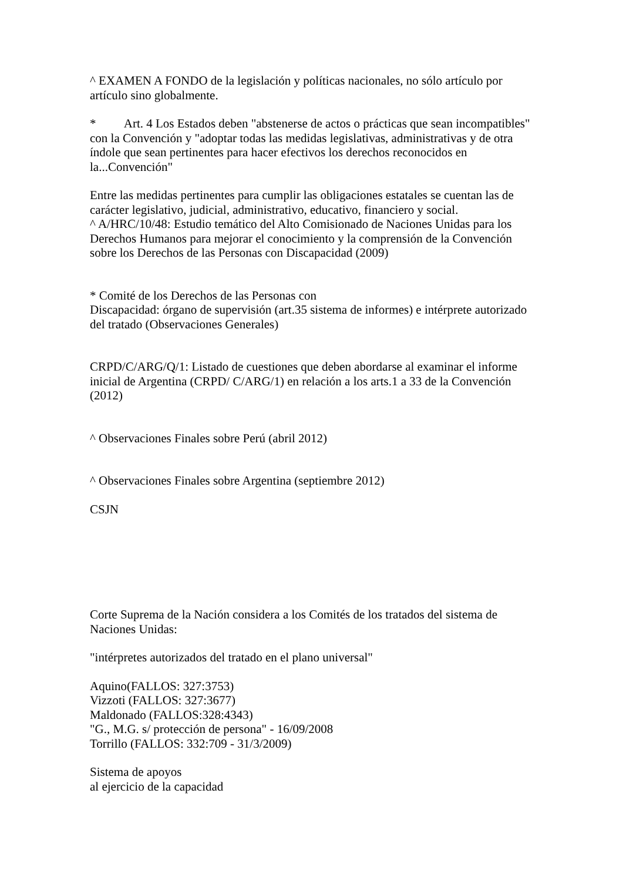^ EXAMEN A FONDO de la legislación y políticas nacionales, no sólo artículo por artículo sino globalmente.
* Art. 4 Los Estados deben "abstenerse de actos o prácticas que sean incompatibles" con la Convención y "adoptar todas las medidas legislativas, administrativas y de otra índole que sean pertinentes para hacer efectivos los derechos reconocidos en la...Convención"
Entre las medidas pertinentes para cumplir las obligaciones estatales se cuentan las de carácter legislativo, judicial, administrativo, educativo, financiero y social.
^ A/HRC/10/48: Estudio temático del Alto Comisionado de Naciones Unidas para los Derechos Humanos para mejorar el conocimiento y la comprensión de la Convención sobre los Derechos de las Personas con Discapacidad (2009)
* Comité de los Derechos de las Personas con
Discapacidad: órgano de supervisión (art.35 sistema de informes) e intérprete autorizado del tratado (Observaciones Generales)
CRPD/C/ARG/Q/1: Listado de cuestiones que deben abordarse al examinar el informe inicial de Argentina (CRPD/ C/ARG/1) en relación a los arts.1 a 33 de la Convención (2012)
^ Observaciones Finales sobre Perú (abril 2012)
^ Observaciones Finales sobre Argentina (septiembre 2012)
CSJN
Corte Suprema de la Nación considera a los Comités de los tratados del sistema de Naciones Unidas:
"intérpretes autorizados del tratado en el plano universal"
Aquino(FALLOS: 327:3753)
Vizzoti (FALLOS: 327:3677)
Maldonado (FALLOS:328:4343)
"G., M.G. s/ protección de persona" - 16/09/2008
Torrillo (FALLOS: 332:709 - 31/3/2009)
Sistema de apoyos
al ejercicio de la capacidad